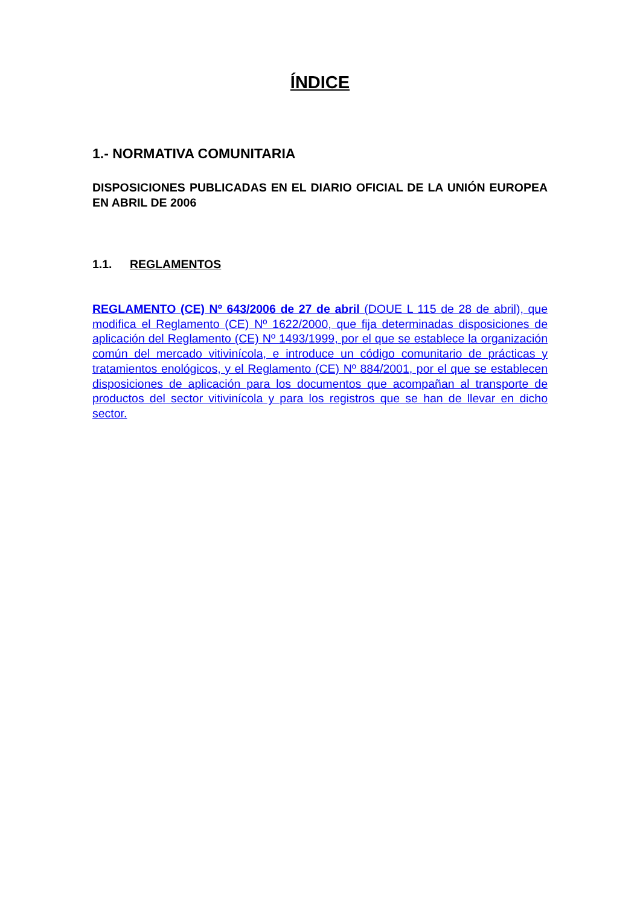ÍNDICE
1.- NORMATIVA COMUNITARIA
DISPOSICIONES PUBLICADAS EN EL DIARIO OFICIAL DE LA UNIÓN EUROPEA EN ABRIL DE 2006
1.1. REGLAMENTOS
REGLAMENTO (CE) Nº 643/2006 de 27 de abril (DOUE L 115 de 28 de abril), que modifica el Reglamento (CE) Nº 1622/2000, que fija determinadas disposiciones de aplicación del Reglamento (CE) Nº 1493/1999, por el que se establece la organización común del mercado vitivinícola, e introduce un código comunitario de prácticas y tratamientos enológicos, y el Reglamento (CE) Nº 884/2001, por el que se establecen disposiciones de aplicación para los documentos que acompañan al transporte de productos del sector vitivinícola y para los registros que se han de llevar en dicho sector.